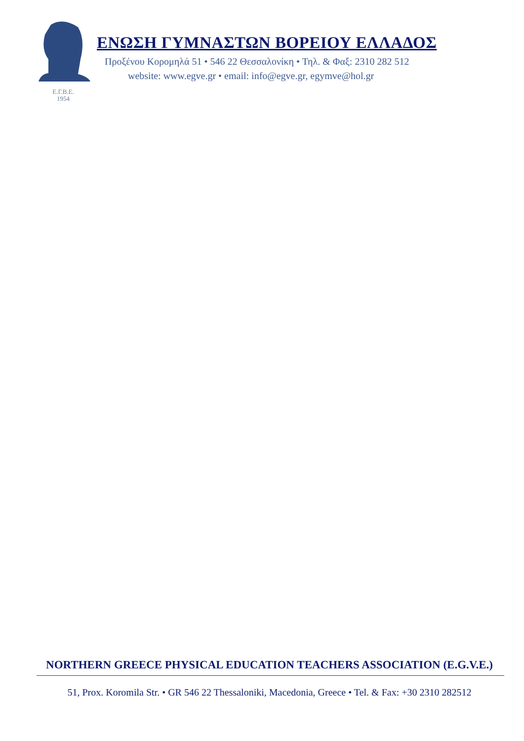Ε.Γ.Β.Ε.
1954
ΕΝΩΣΗ ΓΥΜΝΑΣΤΩΝ ΒΟΡΕΙΟΥ ΕΛΛΑΔΟΣ
Προξένου Κορομηλά 51 • 546 22 Θεσσαλονίκη • Τηλ. & Φαξ: 2310 282 512
website: www.egve.gr • email: info@egve.gr, egymve@hol.gr
NORTHERN GREECE PHYSICAL EDUCATION TEACHERS ASSOCIATION (E.G.V.E.)
51, Prox. Koromila Str. • GR 546 22 Thessaloniki, Macedonia, Greece • Tel. & Fax: +30 2310 282512